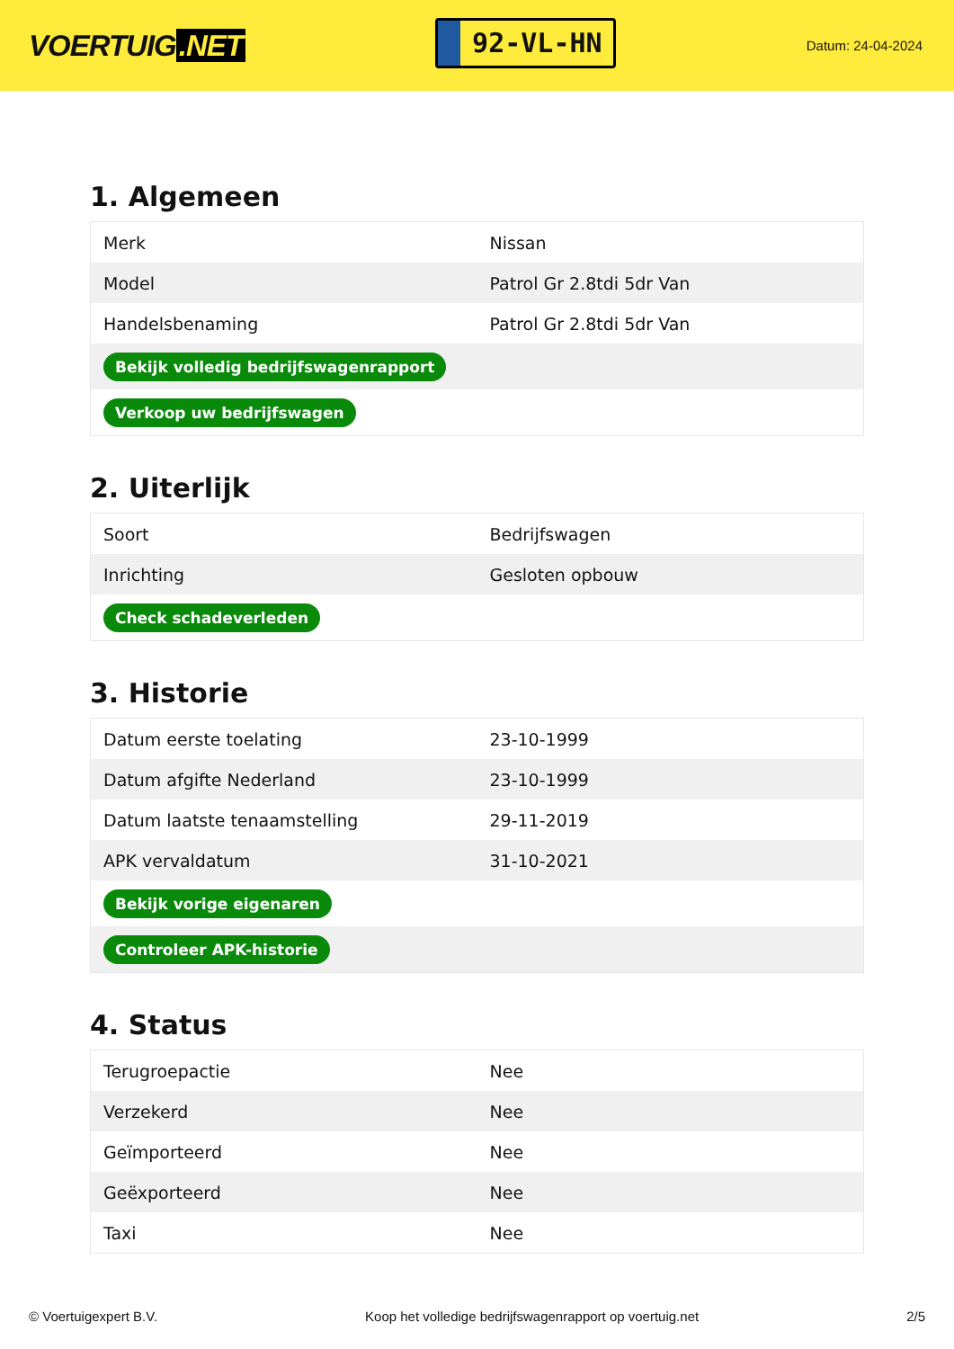VOERTUIG.NET
92-VL-HN
Datum: 24-04-2024
1. Algemeen
| Merk | Nissan |
| Model | Patrol Gr 2.8tdi 5dr Van |
| Handelsbenaming | Patrol Gr 2.8tdi 5dr Van |
| Bekijk volledig bedrijfswagenrapport | |
| Verkoop uw bedrijfswagen | |
2. Uiterlijk
| Soort | Bedrijfswagen |
| Inrichting | Gesloten opbouw |
| Check schadeverleden | |
3. Historie
| Datum eerste toelating | 23-10-1999 |
| Datum afgifte Nederland | 23-10-1999 |
| Datum laatste tenaamstelling | 29-11-2019 |
| APK vervaldatum | 31-10-2021 |
| Bekijk vorige eigenaren | |
| Controleer APK-historie | |
4. Status
| Terugroepactie | Nee |
| Verzekerd | Nee |
| Geïmporteerd | Nee |
| Geëxporteerd | Nee |
| Taxi | Nee |
© Voertuigexpert B.V. Koop het volledige bedrijfswagenrapport op voertuig.net 2/5